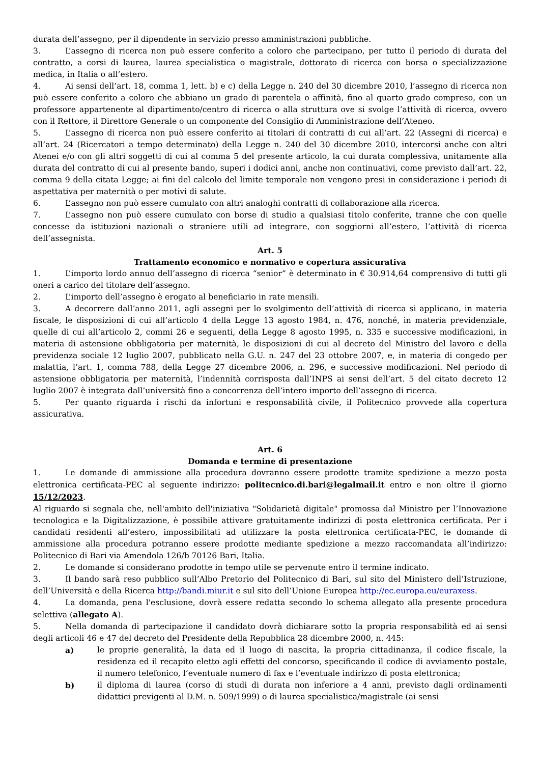durata dell’assegno, per il dipendente in servizio presso amministrazioni pubbliche.
3. L’assegno di ricerca non può essere conferito a coloro che partecipano, per tutto il periodo di durata del contratto, a corsi di laurea, laurea specialistica o magistrale, dottorato di ricerca con borsa o specializzazione medica, in Italia o all’estero.
4. Ai sensi dell’art. 18, comma 1, lett. b) e c) della Legge n. 240 del 30 dicembre 2010, l’assegno di ricerca non può essere conferito a coloro che abbiano un grado di parentela o affinità, fino al quarto grado compreso, con un professore appartenente al dipartimento/centro di ricerca o alla struttura ove si svolge l’attività di ricerca, ovvero con il Rettore, il Direttore Generale o un componente del Consiglio di Amministrazione dell’Ateneo.
5. L’assegno di ricerca non può essere conferito ai titolari di contratti di cui all’art. 22 (Assegni di ricerca) e all’art. 24 (Ricercatori a tempo determinato) della Legge n. 240 del 30 dicembre 2010, intercorsi anche con altri Atenei e/o con gli altri soggetti di cui al comma 5 del presente articolo, la cui durata complessiva, unitamente alla durata del contratto di cui al presente bando, superi i dodici anni, anche non continuativi, come previsto dall’art. 22, comma 9 della citata Legge; ai fini del calcolo del limite temporale non vengono presi in considerazione i periodi di aspettativa per maternità o per motivi di salute.
6. L’assegno non può essere cumulato con altri analoghi contratti di collaborazione alla ricerca.
7. L’assegno non può essere cumulato con borse di studio a qualsiasi titolo conferite, tranne che con quelle concesse da istituzioni nazionali o straniere utili ad integrare, con soggiorni all’estero, l’attività di ricerca dell’assegnista.
Art. 5
Trattamento economico e normativo e copertura assicurativa
1. L’importo lordo annuo dell’assegno di ricerca “senior” è determinato in € 30.914,64 comprensivo di tutti gli oneri a carico del titolare dell’assegno.
2. L’importo dell’assegno è erogato al beneficiario in rate mensili.
3. A decorrere dall’anno 2011, agli assegni per lo svolgimento dell’attività di ricerca si applicano, in materia fiscale, le disposizioni di cui all’articolo 4 della Legge 13 agosto 1984, n. 476, nonché, in materia previdenziale, quelle di cui all’articolo 2, commi 26 e seguenti, della Legge 8 agosto 1995, n. 335 e successive modificazioni, in materia di astensione obbligatoria per maternità, le disposizioni di cui al decreto del Ministro del lavoro e della previdenza sociale 12 luglio 2007, pubblicato nella G.U. n. 247 del 23 ottobre 2007, e, in materia di congedo per malattia, l’art. 1, comma 788, della Legge 27 dicembre 2006, n. 296, e successive modificazioni. Nel periodo di astensione obbligatoria per maternità, l’indennità corrisposta dall’INPS ai sensi dell’art. 5 del citato decreto 12 luglio 2007 è integrata dall’università fino a concorrenza dell’intero importo dell’assegno di ricerca.
5. Per quanto riguarda i rischi da infortuni e responsabilità civile, il Politecnico provvede alla copertura assicurativa.
Art. 6
Domanda e termine di presentazione
1. Le domande di ammissione alla procedura dovranno essere prodotte tramite spedizione a mezzo posta elettronica certificata-PEC al seguente indirizzo: politecnico.di.bari@legalmail.it entro e non oltre il giorno 15/12/2023.
Al riguardo si segnala che, nell'ambito dell'iniziativa "Solidarietà digitale" promossa dal Ministro per l’Innovazione tecnologica e la Digitalizzazione, è possibile attivare gratuitamente indirizzi di posta elettronica certificata. Per i candidati residenti all’estero, impossibilitati ad utilizzare la posta elettronica certificata-PEC, le domande di ammissione alla procedura potranno essere prodotte mediante spedizione a mezzo raccomandata all’indirizzo: Politecnico di Bari via Amendola 126/b 70126 Bari, Italia.
2. Le domande si considerano prodotte in tempo utile se pervenute entro il termine indicato.
3. Il bando sarà reso pubblico sull’Albo Pretorio del Politecnico di Bari, sul sito del Ministero dell’Istruzione, dell’Università e della Ricerca http://bandi.miur.it e sul sito dell’Unione Europea http://ec.europa.eu/euraxess.
4. La domanda, pena l'esclusione, dovrà essere redatta secondo lo schema allegato alla presente procedura selettiva (allegato A).
5. Nella domanda di partecipazione il candidato dovrà dichiarare sotto la propria responsabilità ed ai sensi degli articoli 46 e 47 del decreto del Presidente della Repubblica 28 dicembre 2000, n. 445:
a) le proprie generalità, la data ed il luogo di nascita, la propria cittadinanza, il codice fiscale, la residenza ed il recapito eletto agli effetti del concorso, specificando il codice di avviamento postale, il numero telefonico, l’eventuale numero di fax e l’eventuale indirizzo di posta elettronica;
b) il diploma di laurea (corso di studi di durata non inferiore a 4 anni, previsto dagli ordinamenti didattici previgenti al D.M. n. 509/1999) o di laurea specialistica/magistrale (ai sensi